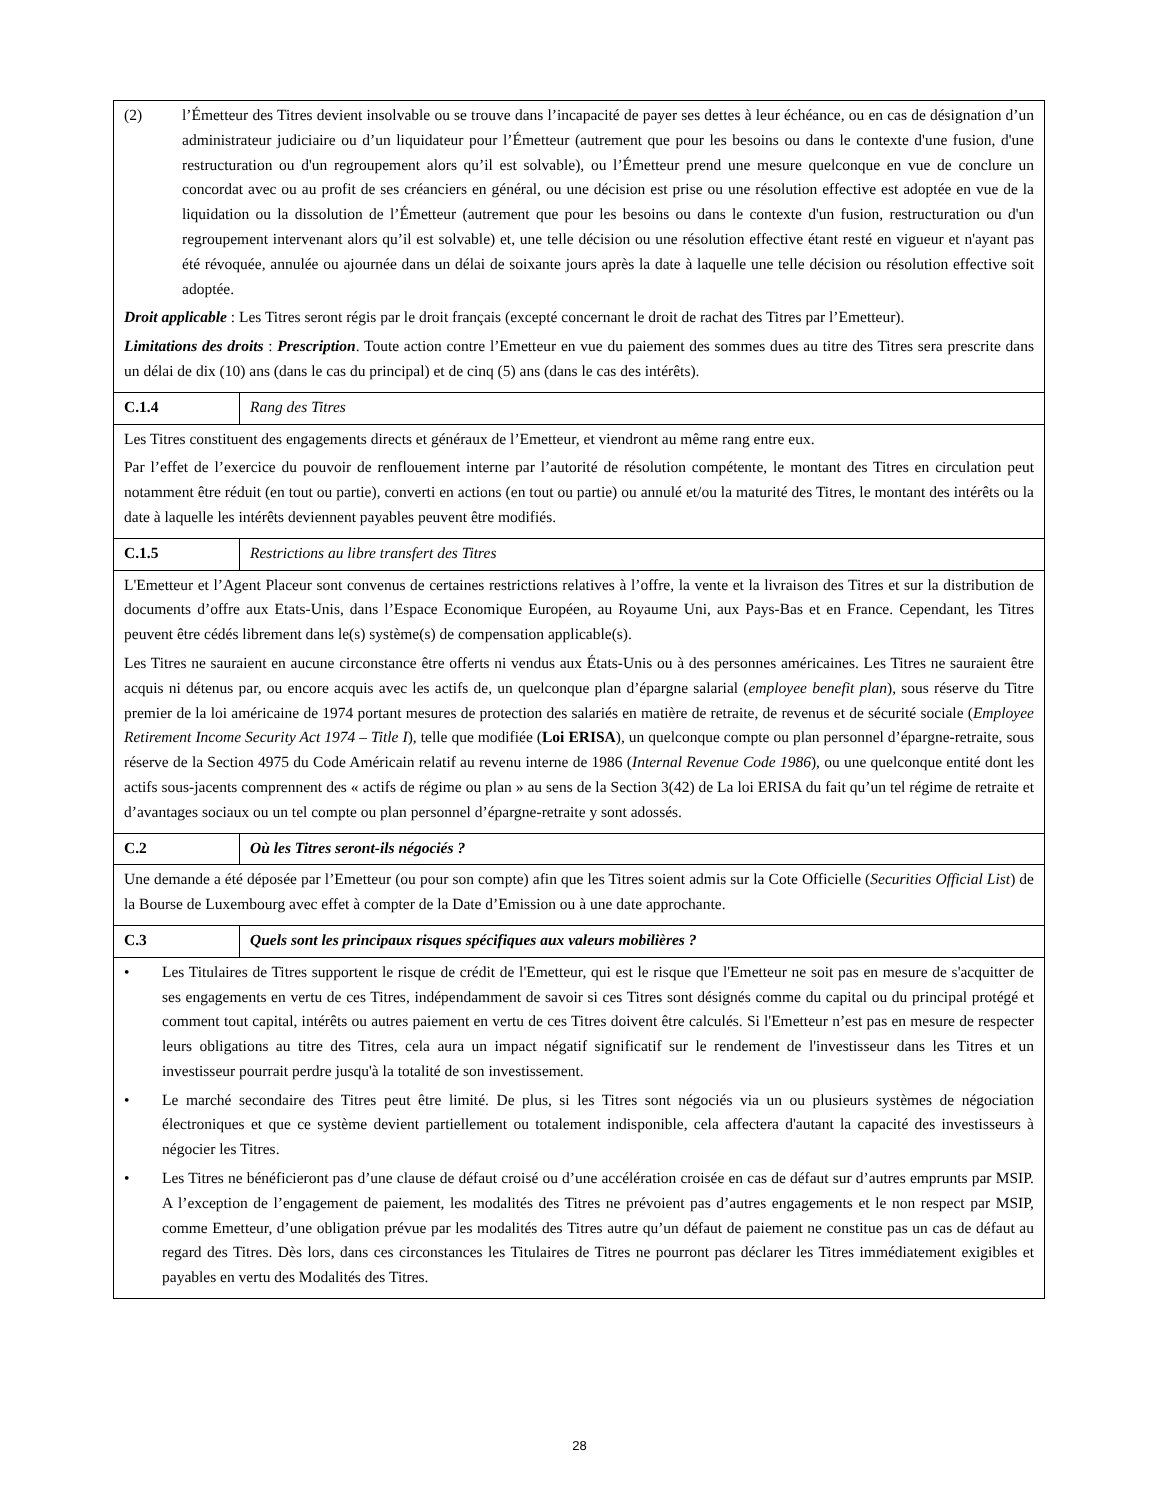| (2) l’Émetteur des Titres devient insolvable ou se trouve dans l’incapacité de payer ses dettes à leur échéance, ou en cas de désignation d’un administrateur judiciaire ou d’un liquidateur pour l’Émetteur (autrement que pour les besoins ou dans le contexte d'une fusion, d'une restructuration ou d'un regroupement alors qu’il est solvable), ou l’Émetteur prend une mesure quelconque en vue de conclure un concordat avec ou au profit de ses créanciers en général, ou une décision est prise ou une résolution effective est adoptée en vue de la liquidation ou la dissolution de l’Émetteur (autrement que pour les besoins ou dans le contexte d'un fusion, restructuration ou d'un regroupement intervenant alors qu’il est solvable) et, une telle décision ou une résolution effective étant resté en vigueur et n'ayant pas été révoquée, annulée ou ajournée dans un délai de soixante jours après la date à laquelle une telle décision ou résolution effective soit adoptée. Droit applicable : Les Titres seront régis par le droit français (excepté concernant le droit de rachat des Titres par l’Emetteur). Limitations des droits : Prescription . Toute action contre l’Emetteur en vue du paiement des sommes dues au titre des Titres sera prescrite dans un délai de dix (10) ans (dans le cas du principal) et de cinq (5) ans (dans le cas des intérêts). | |
| C.1.4 | Rang des Titres |
| Les Titres constituent des engagements directs et généraux de l’Emetteur, et viendront au même rang entre eux. Par l’effet de l’exercice du pouvoir de renflouement interne par l’autorité de résolution compétente, le montant des Titres en circulation peut notamment être réduit (en tout ou partie), converti en actions (en tout ou partie) ou annulé et/ou la maturité des Titres, le montant des intérêts ou la date à laquelle les intérêts deviennent payables peuvent être modifiés. | |
| C.1.5 | Restrictions au libre transfert des Titres |
| L'Emetteur et l’Agent Placeur sont convenus de certaines restrictions relatives à l’offre, la vente et la livraison des Titres et sur la distribution de documents d’offre aux Etats-Unis, dans l’Espace Economique Européen, au Royaume Uni, aux Pays-Bas et en France. Cependant, les Titres peuvent être cédés librement dans le(s) système(s) de compensation applicable(s). Les Titres ne sauraient en aucune circonstance être offerts ni vendus aux États-Unis ou à des personnes américaines. Les Titres ne sauraient être acquis ni détenus par, ou encore acquis avec les actifs de, un quelconque plan d’épargne salarial ( employee benefit plan ), sous réserve du Titre premier de la loi américaine de 1974 portant mesures de protection des salariés en matière de retraite, de revenus et de sécurité sociale ( Employee Retirement Income Security Act 1974 – Title I ), telle que modifiée ( Loi ERISA ), un quelconque compte ou plan personnel d’épargne-retraite, sous réserve de la Section 4975 du Code Américain relatif au revenu interne de 1986 ( Internal Revenue Code 1986 ), ou une quelconque entité dont les actifs sous-jacents comprennent des « actifs de régime ou plan » au sens de la Section 3(42) de La loi ERISA du fait qu’un tel régime de retraite et d’avantages sociaux ou un tel compte ou plan personnel d’épargne-retraite y sont adossés. | |
| C.2 | Où les Titres seront-ils négociés ? |
| Une demande a été déposée par l’Emetteur (ou pour son compte) afin que les Titres soient admis sur la Cote Officielle ( Securities Official List ) de la Bourse de Luxembourg avec effet à compter de la Date d’Emission ou à une date approchante. | |
| C.3 | Quels sont les principaux risques spécifiques aux valeurs mobilières ? |
| • Les Titulaires de Titres supportent le risque de crédit de l'Emetteur, qui est le risque que l'Emetteur ne soit pas en mesure de s'acquitter de ses engagements en vertu de ces Titres, indépendamment de savoir si ces Titres sont désignés comme du capital ou du principal protégé et comment tout capital, intérêts ou autres paiement en vertu de ces Titres doivent être calculés. Si l'Emetteur n’est pas en mesure de respecter leurs obligations au titre des Titres, cela aura un impact négatif significatif sur le rendement de l'investisseur dans les Titres et un investisseur pourrait perdre jusqu'à la totalité de son investissement. • Le marché secondaire des Titres peut être limité. De plus, si les Titres sont négociés via un ou plusieurs systèmes de négociation électroniques et que ce système devient partiellement ou totalement indisponible, cela affectera d'autant la capacité des investisseurs à négocier les Titres. • Les Titres ne bénéficieront pas d’une clause de défaut croisé ou d’une accélération croisée en cas de défaut sur d’autres emprunts par MSIP. A l’exception de l’engagement de paiement, les modalités des Titres ne prévoient pas d’autres engagements et le non respect par MSIP, comme Emetteur, d’une obligation prévue par les modalités des Titres autre qu’un défaut de paiement ne constitue pas un cas de défaut au regard des Titres. Dès lors, dans ces circonstances les Titulaires de Titres ne pourront pas déclarer les Titres immédiatement exigibles et payables en vertu des Modalités des Titres. | |
28